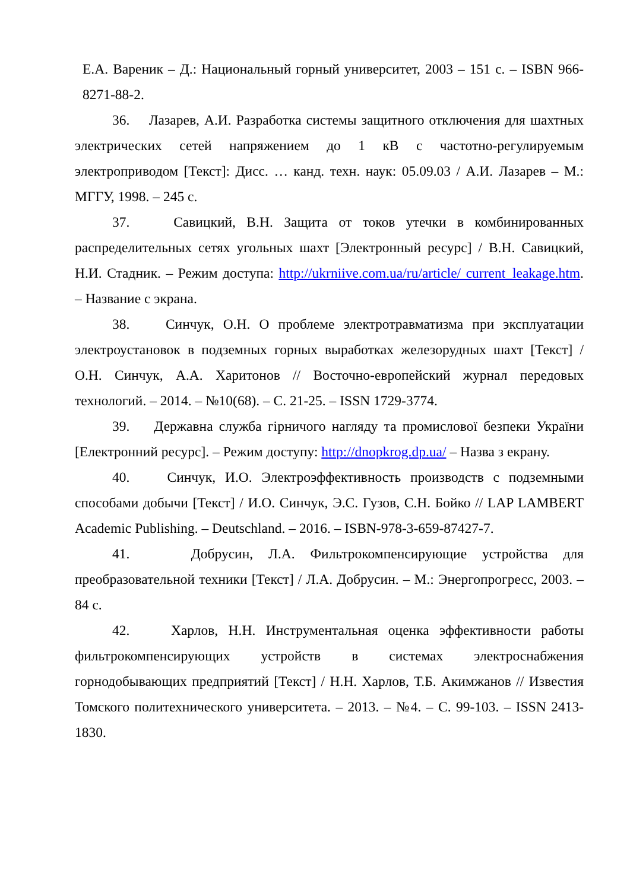Е.А. Вареник – Д.: Национальный горный университет, 2003 – 151 с. – ISBN 966-8271-88-2.
36. Лазарев, А.И. Разработка системы защитного отключения для шахтных электрических сетей напряжением до 1 кВ с частотно-регулируемым электроприводом [Текст]: Дисс. … канд. техн. наук: 05.09.03 / А.И. Лазарев – М.: МГГУ, 1998. – 245 с.
37. Савицкий, В.Н. Защита от токов утечки в комбинированных распределительных сетях угольных шахт [Электронный ресурс] / В.Н. Савицкий, Н.И. Стадник. – Режим доступа: http://ukrniive.com.ua/ru/article/ current_leakage.htm. – Название с экрана.
38. Синчук, О.Н. О проблеме электротравматизма при эксплуатации электроустановок в подземных горных выработках железорудных шахт [Текст] / О.Н. Синчук, А.А. Харитонов // Восточно-европейский журнал передовых технологий. – 2014. – №10(68). – С. 21-25. – ISSN 1729-3774.
39. Державна служба гірничого нагляду та промислової безпеки України [Електронний ресурс]. – Режим доступу: http://dnopkrog.dp.ua/ – Назва з екрану.
40. Синчук, И.О. Электроэффективность производств с подземными способами добычи [Текст] / И.О. Синчук, Э.С. Гузов, С.Н. Бойко // LAP LAMBERT Academic Publishing. – Deutschland. – 2016. – ISBN-978-3-659-87427-7.
41. Добрусин, Л.А. Фильтрокомпенсирующие устройства для преобразовательной техники [Текст] / Л.А. Добрусин. – М.: Энергопрогресс, 2003. – 84 с.
42. Харлов, Н.Н. Инструментальная оценка эффективности работы фильтрокомпенсирующих устройств в системах электроснабжения горнодобывающих предприятий [Текст] / Н.Н. Харлов, Т.Б. Акимжанов // Известия Томского политехнического университета. – 2013. – №4. – С. 99-103. – ISSN 2413-1830.